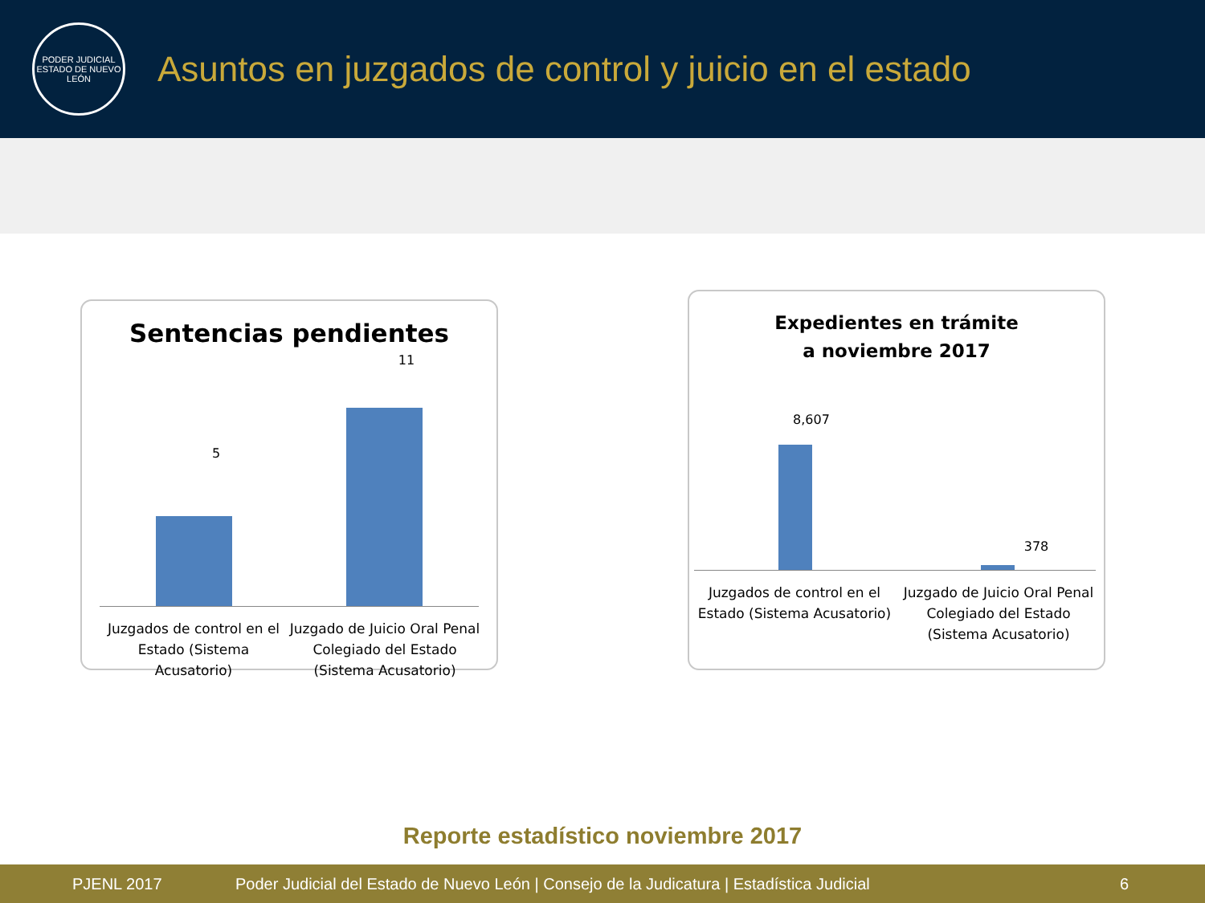PODER JUDICIAL
ESTADO DE NUEVO LEÓN
Asuntos en juzgados de control y juicio en el estado
Sentencias pendientes
5
11
Juzgados de control en el Estado (Sistema Acusatorio)
Juzgado de Juicio Oral Penal Colegiado del Estado (Sistema Acusatorio)
Expedientes en trámite
a noviembre 2017
8,607
378
Juzgados de control en el Estado (Sistema Acusatorio)
Juzgado de Juicio Oral Penal Colegiado del Estado (Sistema Acusatorio)
Reporte estadístico noviembre 2017
PJENL 2017 Poder Judicial del Estado de Nuevo León | Consejo de la Judicatura | Estadística Judicial 6